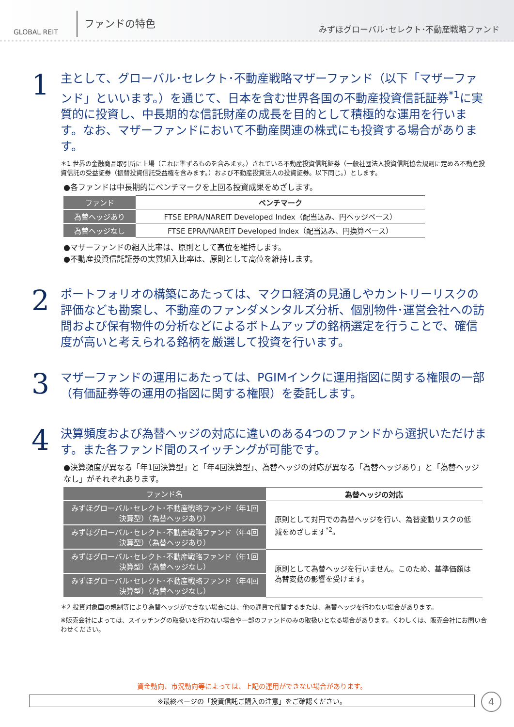GLOBAL REIT
ファンドの特色
みずほグローバル･セレクト･不動産戦略ファンド
1
主として、グローバル･セレクト･不動産戦略マザーファンド（以下「マザーファンド」といいます。）を通じて、日本を含む世界各国の不動産投資信託証券<sup>*1</sup>に実質的に投資し、中長期的な信託財産の成長を目的として積極的な運用を行います。なお、マザーファンドにおいて不動産関連の株式にも投資する場合があります。
＊1 世界の金融商品取引所に上場（これに準ずるものを含みます。）されている不動産投資信託証券（一般社団法人投資信託協会規則に定める不動産投資信託の受益証券（振替投資信託受益権を含みます。）および不動産投資法人の投資証券。以下同じ。）とします。
●各ファンドは中長期的にベンチマークを上回る投資成果をめざします。
| ファンド | ベンチマーク |
| --- | --- |
| 為替ヘッジあり | FTSE EPRA/NAREIT Developed Index（配当込み、円ヘッジベース） |
| 為替ヘッジなし | FTSE EPRA/NAREIT Developed Index（配当込み、円換算ベース） |
●マザーファンドの組入比率は、原則として高位を維持します。
●不動産投資信託証券の実質組入比率は、原則として高位を維持します。
2
ポートフォリオの構築にあたっては、マクロ経済の見通しやカントリーリスクの評価なども勘案し、不動産のファンダメンタルズ分析、個別物件･運営会社への訪問および保有物件の分析などによるボトムアップの銘柄選定を行うことで、確信度が高いと考えられる銘柄を厳選して投資を行います。
3
マザーファンドの運用にあたっては、PGIMインクに運用指図に関する権限の一部（有価証券等の運用の指図に関する権限）を委託します。
4
決算頻度および為替ヘッジの対応に違いのある4つのファンドから選択いただけます。また各ファンド間のスイッチングが可能です。
●決算頻度が異なる「年1回決算型」と「年4回決算型」、為替ヘッジの対応が異なる「為替ヘッジあり」と「為替ヘッジなし」がそれぞれあります。
| ファンド名 | 為替ヘッジの対応 |
| --- | --- |
| みずほグローバル･セレクト･不動産戦略ファンド（年1回決算型）（為替ヘッジあり） | 原則として対円での為替ヘッジを行い、為替変動リスクの低減をめざします<sup>*2</sup>。 |
| みずほグローバル･セレクト･不動産戦略ファンド（年4回決算型）（為替ヘッジあり） | |
| みずほグローバル･セレクト･不動産戦略ファンド（年1回決算型）（為替ヘッジなし） | 原則として為替ヘッジを行いません。このため、基準価額は為替変動の影響を受けます。 |
| みずほグローバル･セレクト･不動産戦略ファンド（年4回決算型）（為替ヘッジなし） | |
＊2 投資対象国の規制等により為替ヘッジができない場合には、他の通貨で代替するまたは、為替ヘッジを行わない場合があります。
※販売会社によっては、スイッチングの取扱いを行わない場合や一部のファンドのみの取扱いとなる場合があります。くわしくは、販売会社にお問い合わせください。
資金動向、市況動向等によっては、上記の運用ができない場合があります。
※最終ページの「投資信託ご購入の注意」をご確認ください。
4